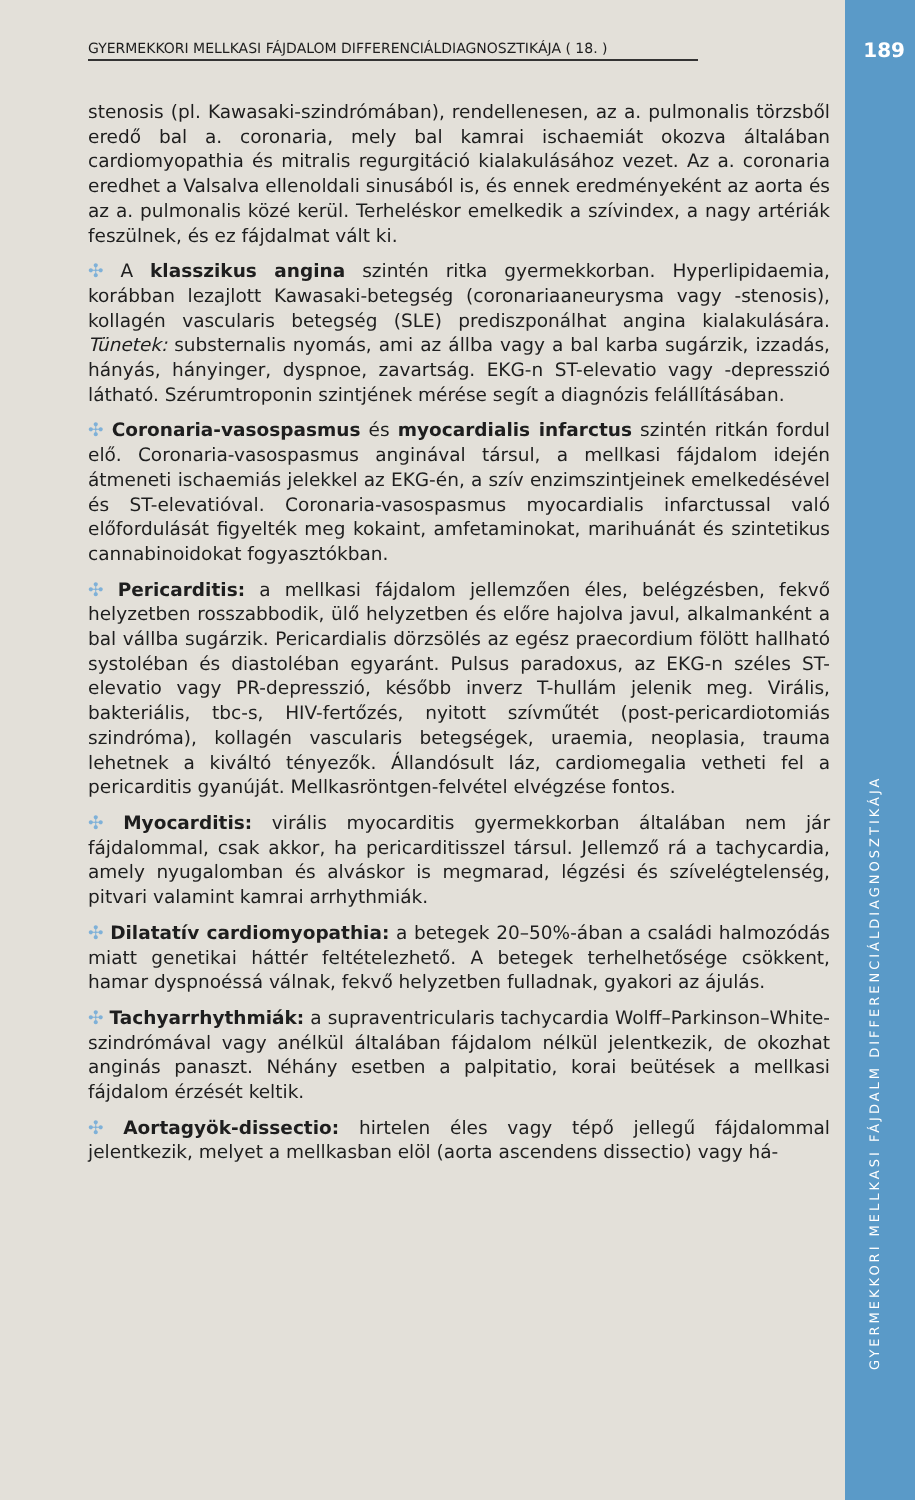GYERMEKKORI MELLKASI FÁJDALOM DIFFERENCIÁLDIAGNOSZTIKÁJA ( 18. ) 189
stenosis (pl. Kawasaki-szindrómában), rendellenesen, az a. pulmonalis törzsből eredő bal a. coronaria, mely bal kamrai ischaemiát okozva általában cardiomyopathia és mitralis regurgitáció kialakulásához vezet. Az a. coronaria eredhet a Valsalva ellenoldali sinusából is, és ennek eredményeként az aorta és az a. pulmonalis közé kerül. Terheléskor emelkedik a szívindex, a nagy artériák feszülnek, és ez fájdalmat vált ki.
✣ A klasszikus angina szintén ritka gyermekkorban. Hyperlipidaemia, korábban lezajlott Kawasaki-betegség (coronariaaneurysma vagy -stenosis), kollagén vascularis betegség (SLE) prediszponálhat angina kialakulására. Tünetek: substernalis nyomás, ami az állba vagy a bal karba sugárzik, izzadás, hányás, hányinger, dyspnoe, zavartság. EKG-n ST-elevatio vagy -depresszió látható. Szérumtroponin szintjének mérése segít a diagnózis felállításában.
✣ Coronaria-vasospasmus és myocardialis infarctus szintén ritkán fordul elő. Coronaria-vasospasmus anginával társul, a mellkasi fájdalom idején átmeneti ischaemiás jelekkel az EKG-én, a szív enzimszintjeinek emelkedésével és ST-elevatióval. Coronaria-vasospasmus myocardialis infarctussal való előfordulását figyelték meg kokaint, amfetaminokat, marihuánát és szintetikus cannabinoidokat fogyasztókban.
✣ Pericarditis: a mellkasi fájdalom jellemzően éles, belégzésben, fekvő helyzetben rosszabbodik, ülő helyzetben és előre hajolva javul, alkalmanként a bal vállba sugárzik. Pericardialis dörzsölés az egész praecordium fölött hallható systoléban és diastoléban egyaránt. Pulsus paradoxus, az EKG-n széles ST-elevatio vagy PR-depresszió, később inverz T-hullám jelenik meg. Virális, bakteriális, tbc-s, HIV-fertőzés, nyitott szívműtét (post-pericardiotomiás szindróma), kollagén vascularis betegségek, uraemia, neoplasia, trauma lehetnek a kiváltó tényezők. Állandósult láz, cardiomegalia vetheti fel a pericarditis gyanúját. Mellkasröntgen-felvétel elvégzése fontos.
✣ Myocarditis: virális myocarditis gyermekkorban általában nem jár fájdalommal, csak akkor, ha pericarditisszel társul. Jellemző rá a tachycardia, amely nyugalomban és alváskor is megmarad, légzési és szívelégtelenség, pitvari valamint kamrai arrhythmiák.
✣ Dilatatív cardiomyopathia: a betegek 20–50%-ában a családi halmozódás miatt genetikai háttér feltételezhető. A betegek terhelhetősége csökkent, hamar dyspnoéssá válnak, fekvő helyzetben fulladnak, gyakori az ájulás.
✣ Tachyarrhythmiák: a supraventricularis tachycardia Wolff–Parkinson–White-szindrómával vagy anélkül általában fájdalom nélkül jelentkezik, de okozhat anginás panaszt. Néhány esetben a palpitatio, korai beütések a mellkasi fájdalom érzését keltik.
✣ Aortagyök-dissectio: hirtelen éles vagy tépő jellegű fájdalommal jelentkezik, melyet a mellkasban elöl (aorta ascendens dissectio) vagy há-
GYERMEKKORI MELLKASI FÁJDALM DIFFERENCIÁLDIAGNOSZTIKÁJA